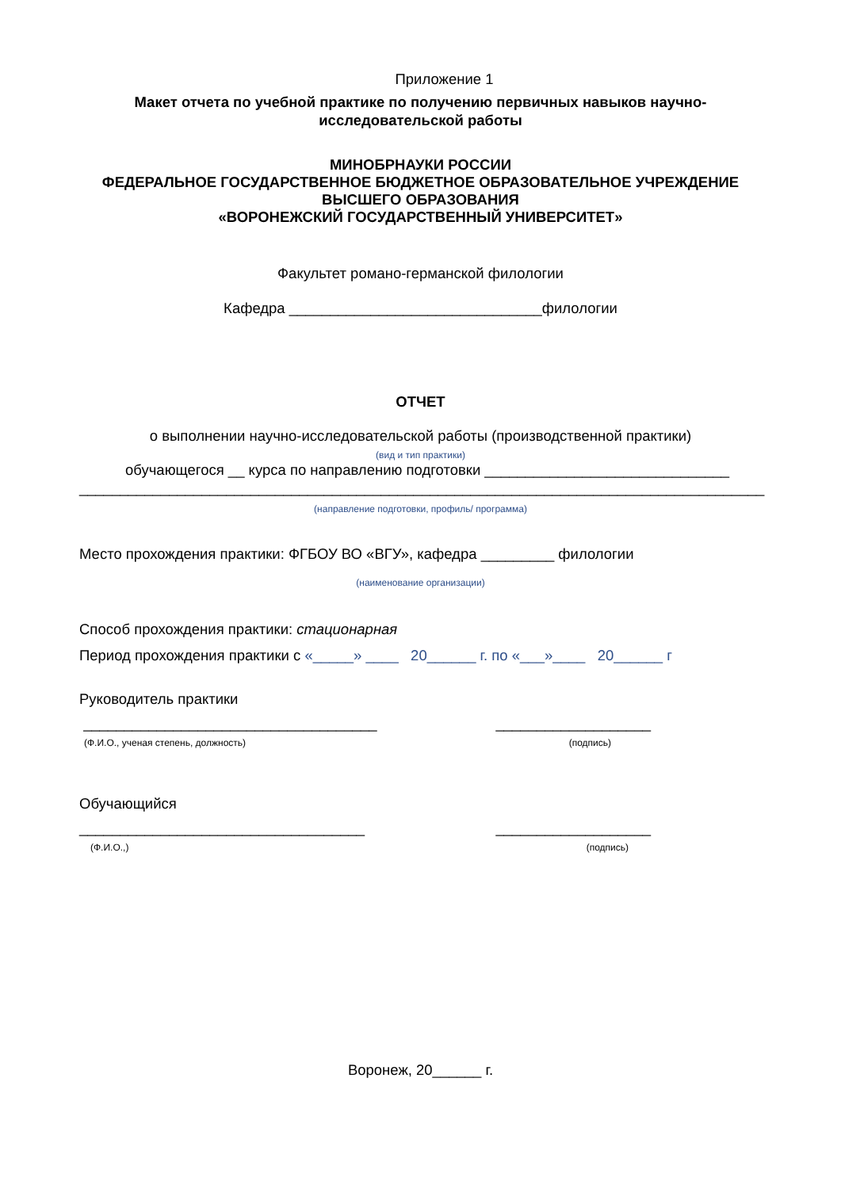Приложение 1
Макет отчета по учебной практике по получению первичных навыков научно-исследовательской работы
МИНОБРНАУКИ РОССИИ
ФЕДЕРАЛЬНОЕ ГОСУДАРСТВЕННОЕ БЮДЖЕТНОЕ ОБРАЗОВАТЕЛЬНОЕ УЧРЕЖДЕНИЕ
ВЫСШЕГО ОБРАЗОВАНИЯ
«ВОРОНЕЖСКИЙ ГОСУДАРСТВЕННЫЙ УНИВЕРСИТЕТ»
Факультет романо-германской филологии
Кафедра _______________________________филологии
ОТЧЕТ
о выполнении научно-исследовательской работы (производственной практики)
(вид и тип практики)
обучающегося __ курса по направлению подготовки ______________________________
____________________________________________________________________________________
(направление подготовки, профиль/ программа)
Место прохождения практики: ФГБОУ ВО «ВГУ», кафедра _________ филологии
(наименование организации)
Способ прохождения практики: стационарная
Период прохождения практики с «_____» ____ 20______ г. по «___»____ 20______ г
Руководитель практики
____________________________________ ___________________
(Ф.И.О., ученая степень, должность) (подпись)
Обучающийся
___________________________________ ___________________
(Ф.И.О.,) (подпись)
Воронеж, 20______ г.